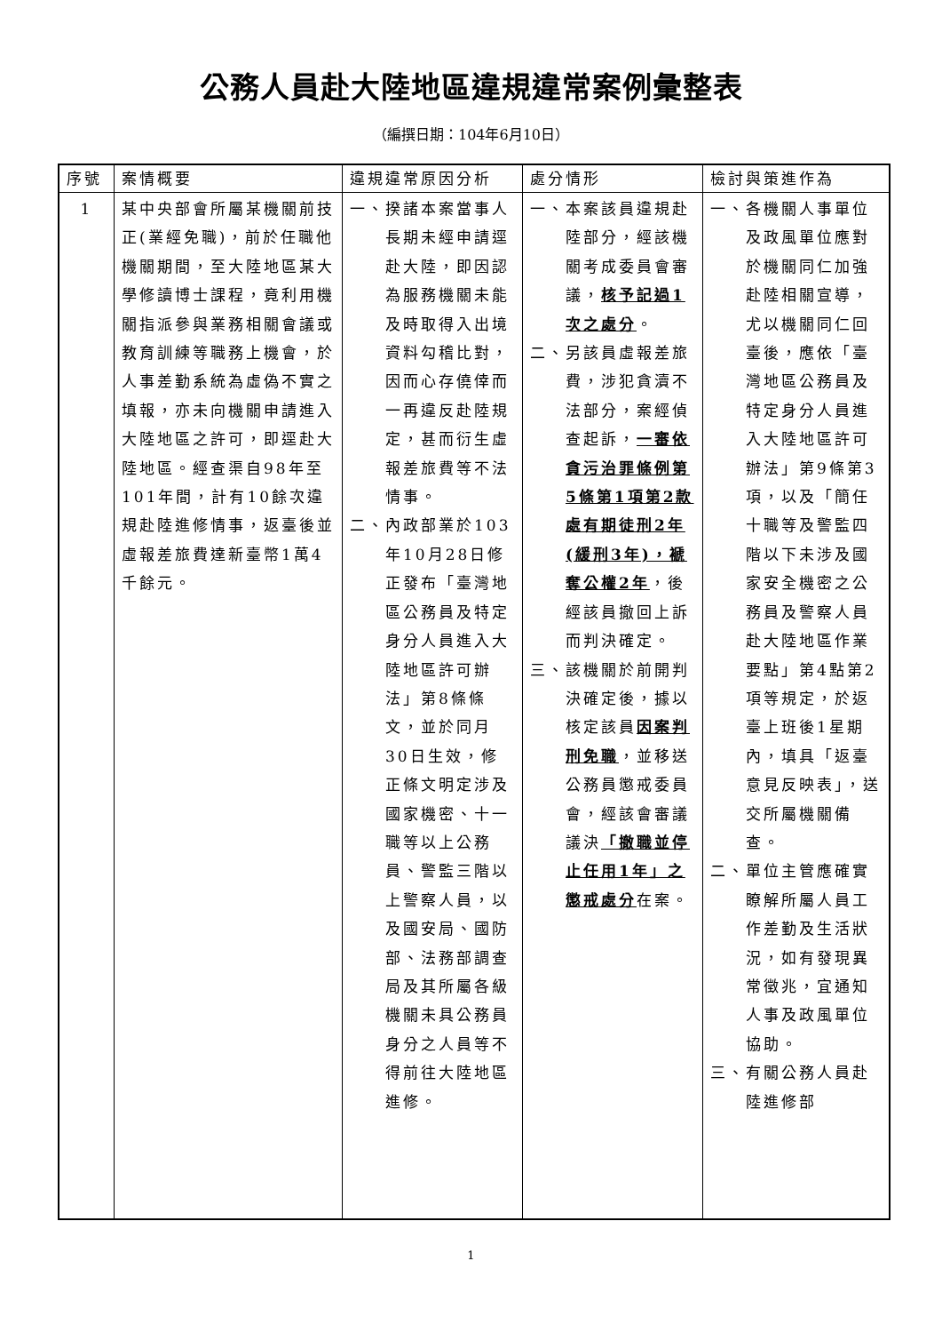公務人員赴大陸地區違規違常案例彙整表
（編撰日期：104年6月10日）
| 序號 | 案情概要 | 違規違常原因分析 | 處分情形 | 檢討與策進作為 |
| --- | --- | --- | --- | --- |
| 1 | 某中央部會所屬某機關前技正(業經免職)，前於任職他機關期間，至大陸地區某大學修讀博士課程，竟利用機關指派參與業務相關會議或教育訓練等職務上機會，於人事差勤系統為虛偽不實之填報，亦未向機關申請進入大陸地區之許可，即逕赴大陸地區。經查渠自98年至101年間，計有10餘次違規赴陸進修情事，返臺後並虛報差旅費達新臺幣1萬4千餘元。 | 一、揆諸本案當事人長期未經申請逕赴大陸，即因認為服務機關未能及時取得入出境資料勾稽比對，因而心存僥倖而一再違反赴陸規定，甚而衍生虛報差旅費等不法情事。 二、內政部業於103年10月28日修正發布「臺灣地區公務員及特定身分人員進入大陸地區許可辦法」第8條條文，並於同月30日生效，修正條文明定涉及國家機密、十一職等以上公務員、警監三階以上警察人員，以及國安局、國防部、法務部調查局及其所屬各級機關未具公務員身分之人員等不得前往大陸地區進修。 | 一、本案該員違規赴陸部分，經該機關考成委員會審議， 核予記過1次之處分 。 二、另該員虛報差旅費，涉犯貪瀆不法部分，案經偵查起訴， 一審依貪污治罪條例第5條第1項第2款處有期徒刑2年(緩刑3年)，褫奪公權2年 ，後經該員撤回上訴而判決確定。 三、該機關於前開判決確定後，據以核定該員 因案判刑免職 ，並移送公務員懲戒委員會，經該會審議議決 「撤職並停止任用1年」之懲戒處分 在案。 | 一、各機關人事單位及政風單位應對於機關同仁加強赴陸相關宣導，尤以機關同仁回臺後，應依「臺灣地區公務員及特定身分人員進入大陸地區許可辦法」第9條第3項，以及「簡任十職等及警監四階以下未涉及國家安全機密之公務員及警察人員赴大陸地區作業要點」第4點第2項等規定，於返臺上班後1星期內，填具「返臺意見反映表」，送交所屬機關備查。 二、單位主管應確實瞭解所屬人員工作差勤及生活狀況，如有發現異常徵兆，宜通知人事及政風單位協助。 三、有關公務人員赴陸進修部 |
1